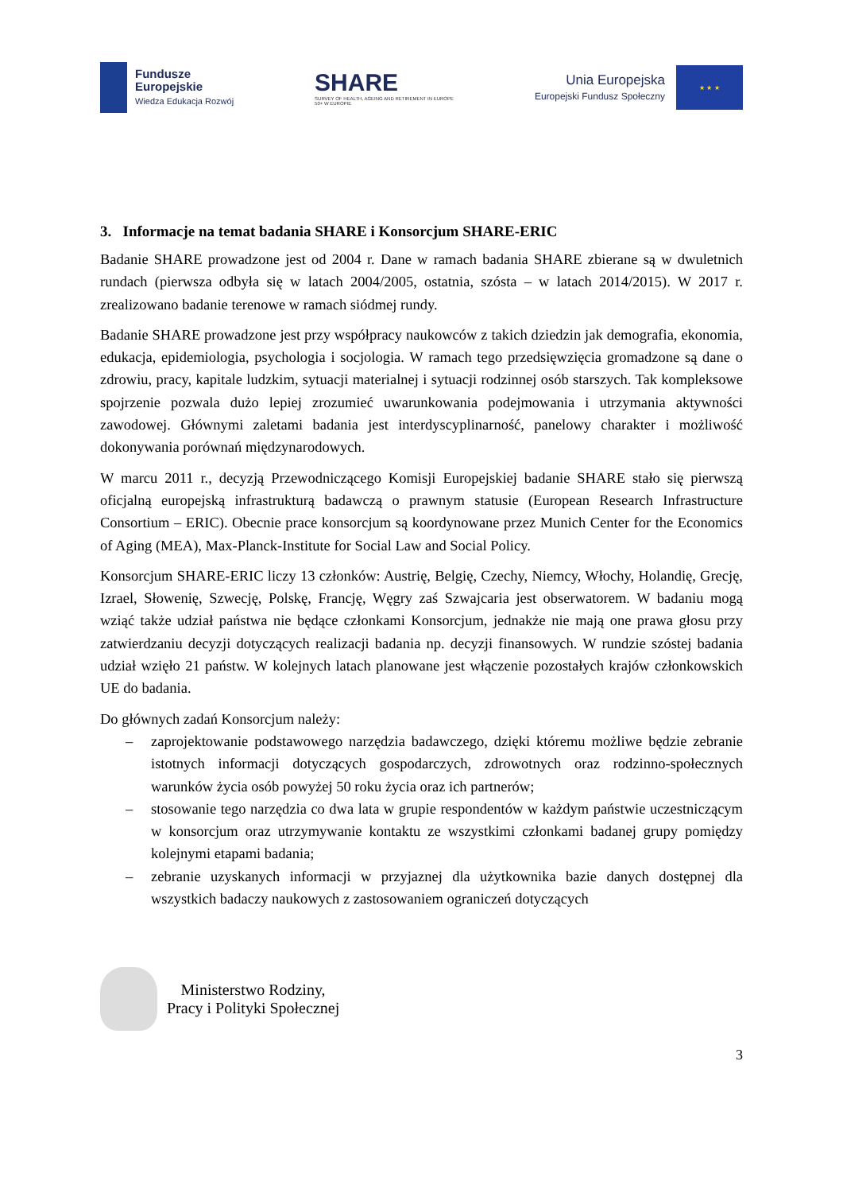Fundusze
Europejskie
Wiedza Edukacja Rozwój
SHARE
SURVEY OF HEALTH, AGEING AND RETIREMENT IN EUROPE
50+ W EUROPIE
Unia Europejska
Europejski Fundusz Społeczny
★ ★ ★
3. Informacje na temat badania SHARE i Konsorcjum SHARE-ERIC
Badanie SHARE prowadzone jest od 2004 r. Dane w ramach badania SHARE zbierane są w dwuletnich rundach (pierwsza odbyła się w latach 2004/2005, ostatnia, szósta – w latach 2014/2015). W 2017 r. zrealizowano badanie terenowe w ramach siódmej rundy.
Badanie SHARE prowadzone jest przy współpracy naukowców z takich dziedzin jak demografia, ekonomia, edukacja, epidemiologia, psychologia i socjologia. W ramach tego przedsięwzięcia gromadzone są dane o zdrowiu, pracy, kapitale ludzkim, sytuacji materialnej i sytuacji rodzinnej osób starszych. Tak kompleksowe spojrzenie pozwala dużo lepiej zrozumieć uwarunkowania podejmowania i utrzymania aktywności zawodowej. Głównymi zaletami badania jest interdyscyplinarność, panelowy charakter i możliwość dokonywania porównań międzynarodowych.
W marcu 2011 r., decyzją Przewodniczącego Komisji Europejskiej badanie SHARE stało się pierwszą oficjalną europejską infrastrukturą badawczą o prawnym statusie (European Research Infrastructure Consortium – ERIC). Obecnie prace konsorcjum są koordynowane przez Munich Center for the Economics of Aging (MEA), Max-Planck-Institute for Social Law and Social Policy.
Konsorcjum SHARE-ERIC liczy 13 członków: Austrię, Belgię, Czechy, Niemcy, Włochy, Holandię, Grecję, Izrael, Słowenię, Szwecję, Polskę, Francję, Węgry zaś Szwajcaria jest obserwatorem. W badaniu mogą wziąć także udział państwa nie będące członkami Konsorcjum, jednakże nie mają one prawa głosu przy zatwierdzaniu decyzji dotyczących realizacji badania np. decyzji finansowych. W rundzie szóstej badania udział wzięło 21 państw. W kolejnych latach planowane jest włączenie pozostałych krajów członkowskich UE do badania.
Do głównych zadań Konsorcjum należy:
– zaprojektowanie podstawowego narzędzia badawczego, dzięki któremu możliwe będzie zebranie istotnych informacji dotyczących gospodarczych, zdrowotnych oraz rodzinno-społecznych warunków życia osób powyżej 50 roku życia oraz ich partnerów;
– stosowanie tego narzędzia co dwa lata w grupie respondentów w każdym państwie uczestniczącym w konsorcjum oraz utrzymywanie kontaktu ze wszystkimi członkami badanej grupy pomiędzy kolejnymi etapami badania;
– zebranie uzyskanych informacji w przyjaznej dla użytkownika bazie danych dostępnej dla wszystkich badaczy naukowych z zastosowaniem ograniczeń dotyczących
Ministerstwo Rodziny,
Pracy i Polityki Społecznej
3